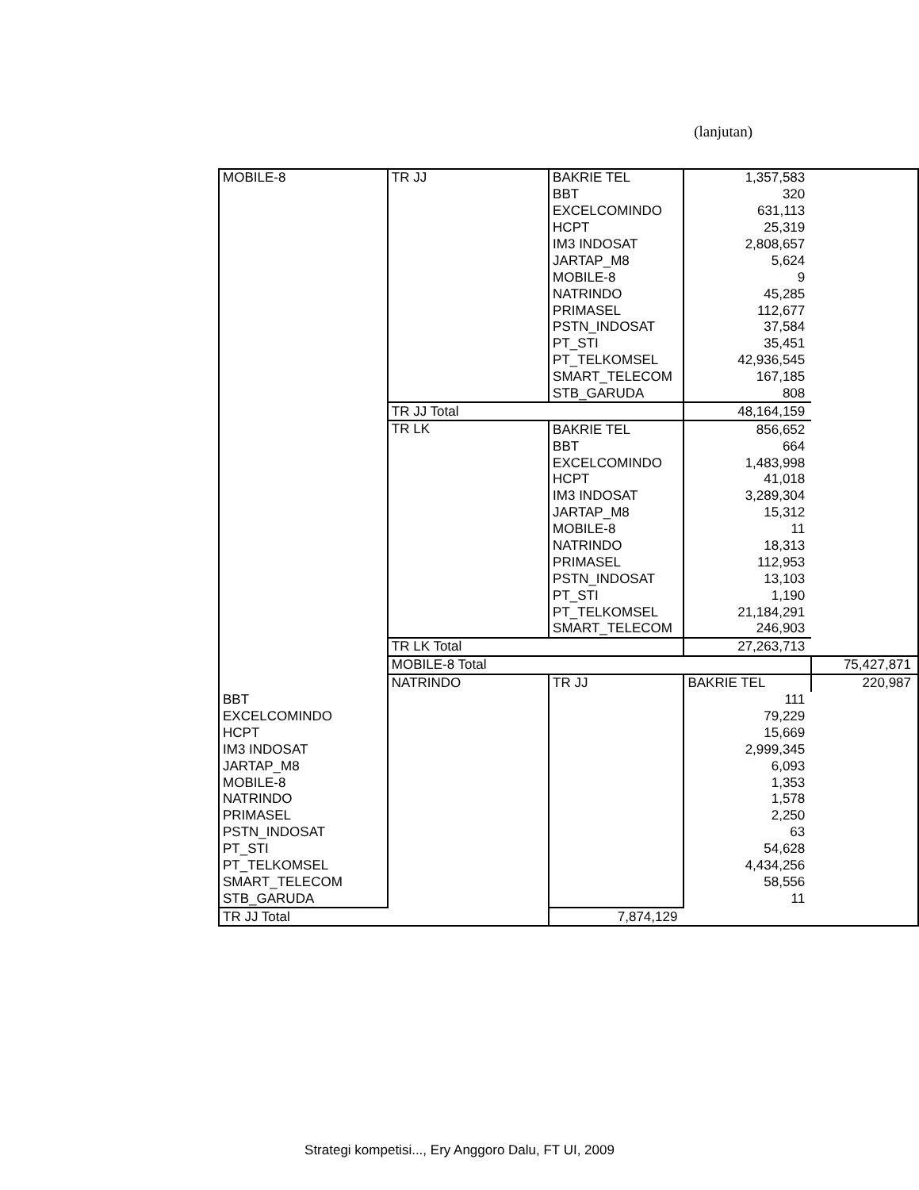(lanjutan)
| MOBILE-8 | TR JJ | BAKRIE TEL | 1,357,583 | |
| | | BBT | 320 | |
| | | EXCELCOMINDO | 631,113 | |
| | | HCPT | 25,319 | |
| | | IM3 INDOSAT | 2,808,657 | |
| | | JARTAP_M8 | 5,624 | |
| | | MOBILE-8 | 9 | |
| | | NATRINDO | 45,285 | |
| | | PRIMASEL | 112,677 | |
| | | PSTN_INDOSAT | 37,584 | |
| | | PT_STI | 35,451 | |
| | | PT_TELKOMSEL | 42,936,545 | |
| | | SMART_TELECOM | 167,185 | |
| | | STB_GARUDA | 808 | |
| | TR JJ Total | | 48,164,159 | |
| | TR LK | BAKRIE TEL | 856,652 | |
| | | BBT | 664 | |
| | | EXCELCOMINDO | 1,483,998 | |
| | | HCPT | 41,018 | |
| | | IM3 INDOSAT | 3,289,304 | |
| | | JARTAP_M8 | 15,312 | |
| | | MOBILE-8 | 11 | |
| | | NATRINDO | 18,313 | |
| | | PRIMASEL | 112,953 | |
| | | PSTN_INDOSAT | 13,103 | |
| | | PT_STI | 1,190 | |
| | | PT_TELKOMSEL | 21,184,291 | |
| | | SMART_TELECOM | 246,903 | |
| | TR LK Total | | 27,263,713 | |
| | MOBILE-8 Total | | | 75,427,871 |
| | NATRINDO | TR JJ | BAKRIE TEL | 220,987 |
| BBT | | | 111 | |
| EXCELCOMINDO | | | 79,229 | |
| HCPT | | | 15,669 | |
| IM3 INDOSAT | | | 2,999,345 | |
| JARTAP_M8 | | | 6,093 | |
| MOBILE-8 | | | 1,353 | |
| NATRINDO | | | 1,578 | |
| PRIMASEL | | | 2,250 | |
| PSTN_INDOSAT | | | 63 | |
| PT_STI | | | 54,628 | |
| PT_TELKOMSEL | | | 4,434,256 | |
| SMART_TELECOM | | | 58,556 | |
| STB_GARUDA | | | 11 | |
| TR JJ Total | | 7,874,129 | | |
Strategi kompetisi..., Ery Anggoro Dalu, FT UI, 2009